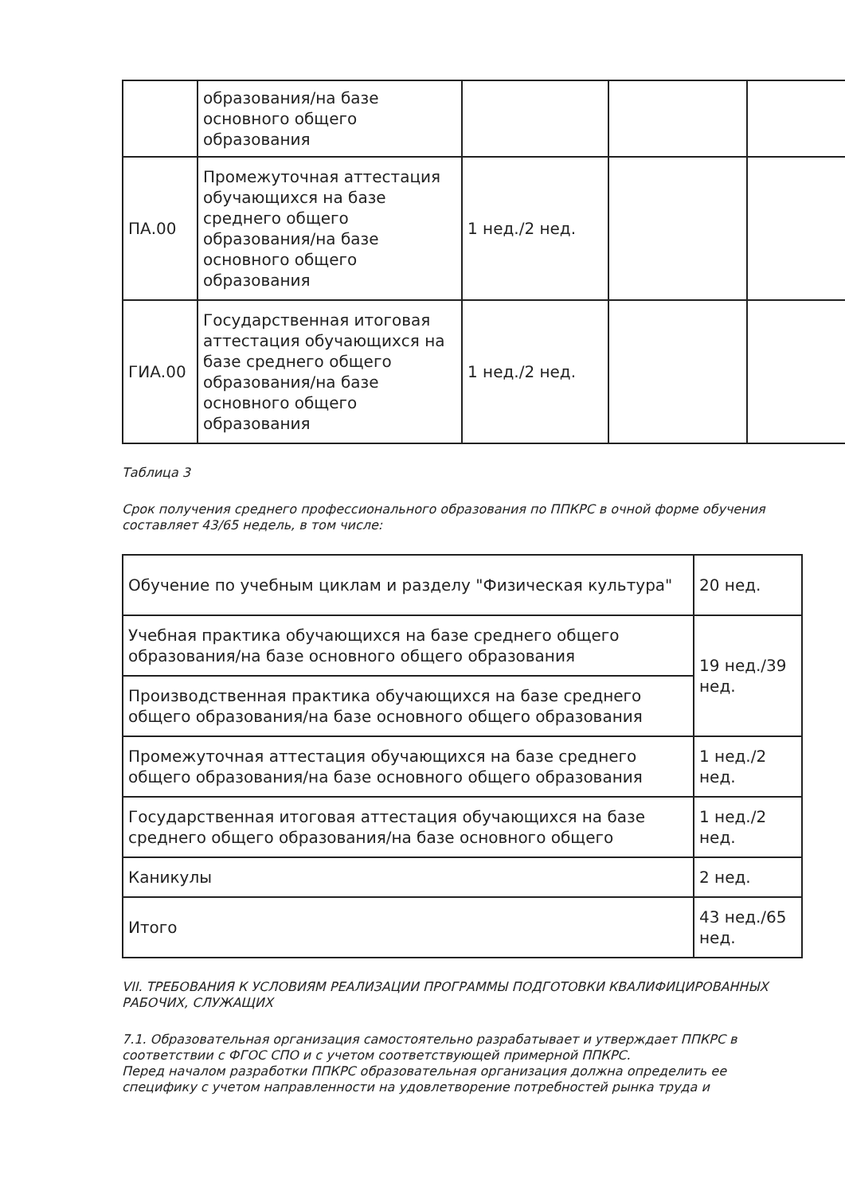| | образования/на базе основного общего образования | | | |
| ПА.00 | Промежуточная аттестация обучающихся на базе среднего общего образования/на базе основного общего образования | 1 нед./2 нед. | | |
| ГИА.00 | Государственная итоговая аттестация обучающихся на базе среднего общего образования/на базе основного общего образования | 1 нед./2 нед. | | |
Таблица 3
Срок получения среднего профессионального образования по ППКРС в очной форме обучения составляет 43/65 недель, в том числе:
| Обучение по учебным циклам и разделу "Физическая культура" | 20 нед. |
| Учебная практика обучающихся на базе среднего общего образования/на базе основного общего образования | 19 нед./39 нед. |
| Производственная практика обучающихся на базе среднего общего образования/на базе основного общего образования | |
| Промежуточная аттестация обучающихся на базе среднего общего образования/на базе основного общего образования | 1 нед./2 нед. |
| Государственная итоговая аттестация обучающихся на базе среднего общего образования/на базе основного общего | 1 нед./2 нед. |
| Каникулы | 2 нед. |
| Итого | 43 нед./65 нед. |
VII. ТРЕБОВАНИЯ К УСЛОВИЯМ РЕАЛИЗАЦИИ ПРОГРАММЫ ПОДГОТОВКИ КВАЛИФИЦИРОВАННЫХ РАБОЧИХ, СЛУЖАЩИХ
7.1. Образовательная организация самостоятельно разрабатывает и утверждает ППКРС в соответствии с ФГОС СПО и с учетом соответствующей примерной ППКРС.
Перед началом разработки ППКРС образовательная организация должна определить ее специфику с учетом направленности на удовлетворение потребностей рынка труда и